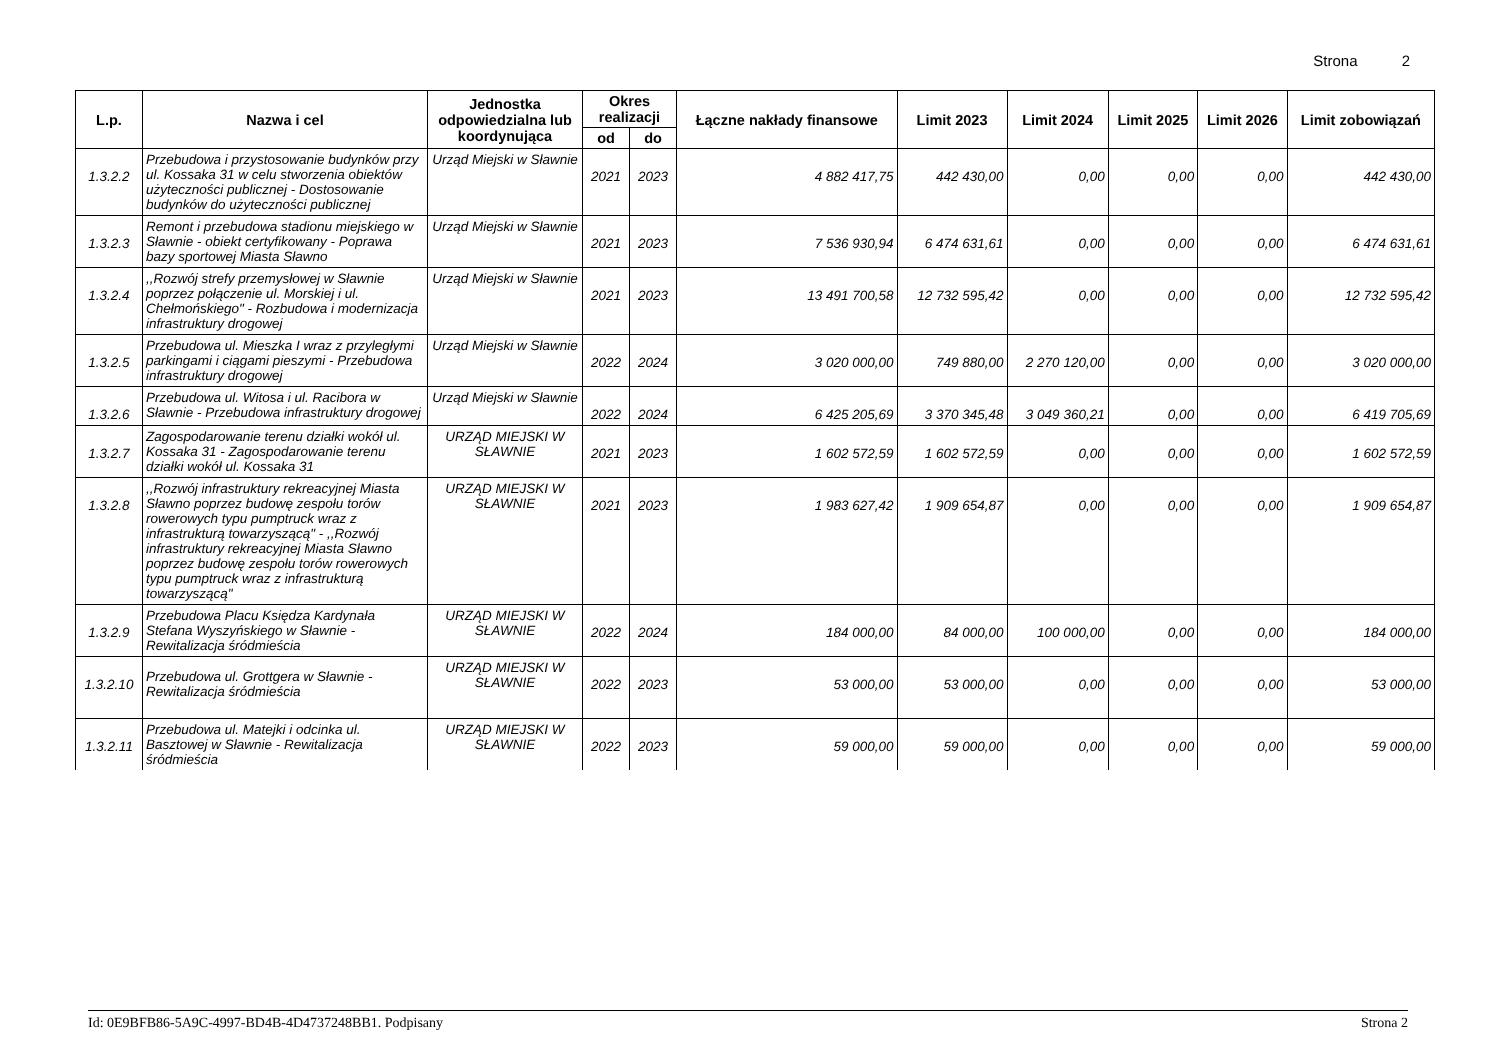Strona 2
| L.p. | Nazwa i cel | Jednostka odpowiedzialna lub koordynująca | Okres realizacji | | Łączne nakłady finansowe | Limit 2023 | Limit 2024 | Limit 2025 | Limit 2026 | Limit zobowiązań |
| --- | --- | --- | --- | --- | --- | --- | --- | --- | --- | --- |
| | | | od | do | | | | | | |
| 1.3.2.2 | Przebudowa i przystosowanie budynków przy ul. Kossaka 31 w celu stworzenia obiektów użyteczności publicznej - Dostosowanie budynków do użyteczności publicznej | Urząd Miejski w Sławnie | 2021 | 2023 | 4 882 417,75 | 442 430,00 | 0,00 | 0,00 | 0,00 | 442 430,00 |
| 1.3.2.3 | Remont i przebudowa stadionu miejskiego w Sławnie - obiekt certyfikowany - Poprawa bazy sportowej Miasta Sławno | Urząd Miejski w Sławnie | 2021 | 2023 | 7 536 930,94 | 6 474 631,61 | 0,00 | 0,00 | 0,00 | 6 474 631,61 |
| 1.3.2.4 | ,,Rozwój strefy przemysłowej w Sławnie poprzez połączenie ul. Morskiej i ul. Chełmońskiego" - Rozbudowa i modernizacja infrastruktury drogowej | Urząd Miejski w Sławnie | 2021 | 2023 | 13 491 700,58 | 12 732 595,42 | 0,00 | 0,00 | 0,00 | 12 732 595,42 |
| 1.3.2.5 | Przebudowa ul. Mieszka I wraz z przyległymi parkingami i ciągami pieszymi - Przebudowa infrastruktury drogowej | Urząd Miejski w Sławnie | 2022 | 2024 | 3 020 000,00 | 749 880,00 | 2 270 120,00 | 0,00 | 0,00 | 3 020 000,00 |
| 1.3.2.6 | Przebudowa ul. Witosa i ul. Racibora w Sławnie - Przebudowa infrastruktury drogowej | Urząd Miejski w Sławnie | 2022 | 2024 | 6 425 205,69 | 3 370 345,48 | 3 049 360,21 | 0,00 | 0,00 | 6 419 705,69 |
| 1.3.2.7 | Zagospodarowanie terenu działki wokół ul. Kossaka 31 - Zagospodarowanie terenu działki wokół ul. Kossaka 31 | URZĄD MIEJSKI W SŁAWNIE | 2021 | 2023 | 1 602 572,59 | 1 602 572,59 | 0,00 | 0,00 | 0,00 | 1 602 572,59 |
| 1.3.2.8 | ,,Rozwój infrastruktury rekreacyjnej Miasta Sławno poprzez budowę zespołu torów rowerowych typu pumptruck wraz z infrastrukturą towarzyszącą" - ,,Rozwój infrastruktury rekreacyjnej Miasta Sławno poprzez budowę zespołu torów rowerowych typu pumptruck wraz z infrastrukturą towarzyszącą" | URZĄD MIEJSKI W SŁAWNIE | 2021 | 2023 | 1 983 627,42 | 1 909 654,87 | 0,00 | 0,00 | 0,00 | 1 909 654,87 |
| 1.3.2.9 | Przebudowa Placu Księdza Kardynała Stefana Wyszyńskiego w Sławnie - Rewitalizacja śródmieścia | URZĄD MIEJSKI W SŁAWNIE | 2022 | 2024 | 184 000,00 | 84 000,00 | 100 000,00 | 0,00 | 0,00 | 184 000,00 |
| 1.3.2.10 | Przebudowa ul. Grottgera w Sławnie - Rewitalizacja śródmieścia | URZĄD MIEJSKI W SŁAWNIE | 2022 | 2023 | 53 000,00 | 53 000,00 | 0,00 | 0,00 | 0,00 | 53 000,00 |
| 1.3.2.11 | Przebudowa ul. Matejki i odcinka ul. Basztowej w Sławnie - Rewitalizacja śródmieścia | URZĄD MIEJSKI W SŁAWNIE | 2022 | 2023 | 59 000,00 | 59 000,00 | 0,00 | 0,00 | 0,00 | 59 000,00 |
Id: 0E9BFB86-5A9C-4997-BD4B-4D4737248BB1. Podpisany Strona 2